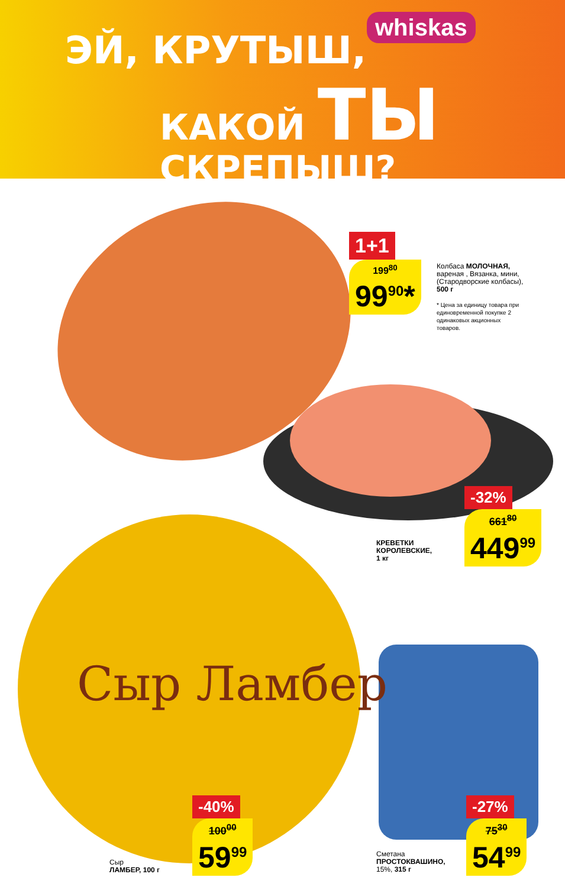ЭЙ, КРУТЫШ,
КАКОЙ ТЫ СКРЕПЫШ?
whiskas
Сыр Ламбер
1+1
199<sup>80</sup>
99<sup>90</sup>*
Колбаса МОЛОЧНАЯ, вареная , Вязанка, мини, (Стародворские колбасы), 500 г
* Цена за единицу товара при единовременной покупке 2 одинаковых акционных товаров.
-32%
661<sup>80</sup>
449<sup>99</sup>
КРЕВЕТКИ
КОРОЛЕВСКИЕ,
1 кг
-40%
100<sup>00</sup>
59<sup>99</sup>
Сыр
ЛАМБЕР, 100 г
-27%
75<sup>30</sup>
54<sup>99</sup>
Сметана
ПРОСТОКВАШИНО,
15%, 315 г